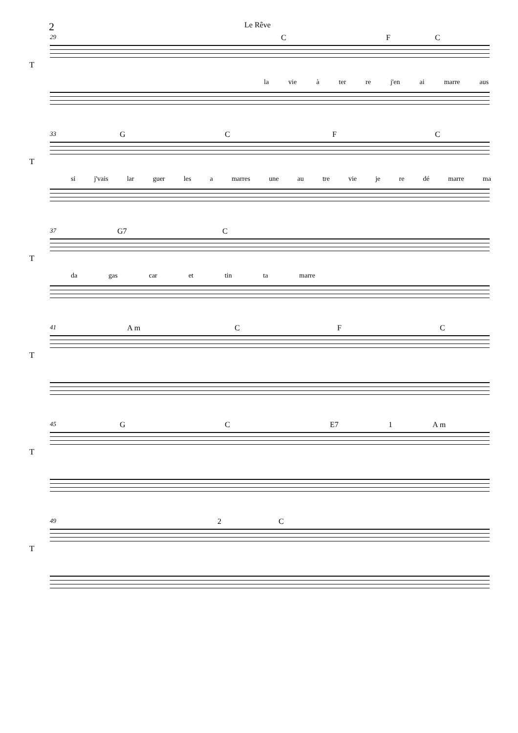2 Le Rêve
29
T
C F C
la vie à ter re j'en ai marre aus
33
T
G C F C
si j'vais lar guer les a marres une au tre vie je re dé marre ma
37
T
G7 C
da gas car et tin ta marre
41
T
A m C F C
45
T
G C E7 1 A m
49
T
2 C